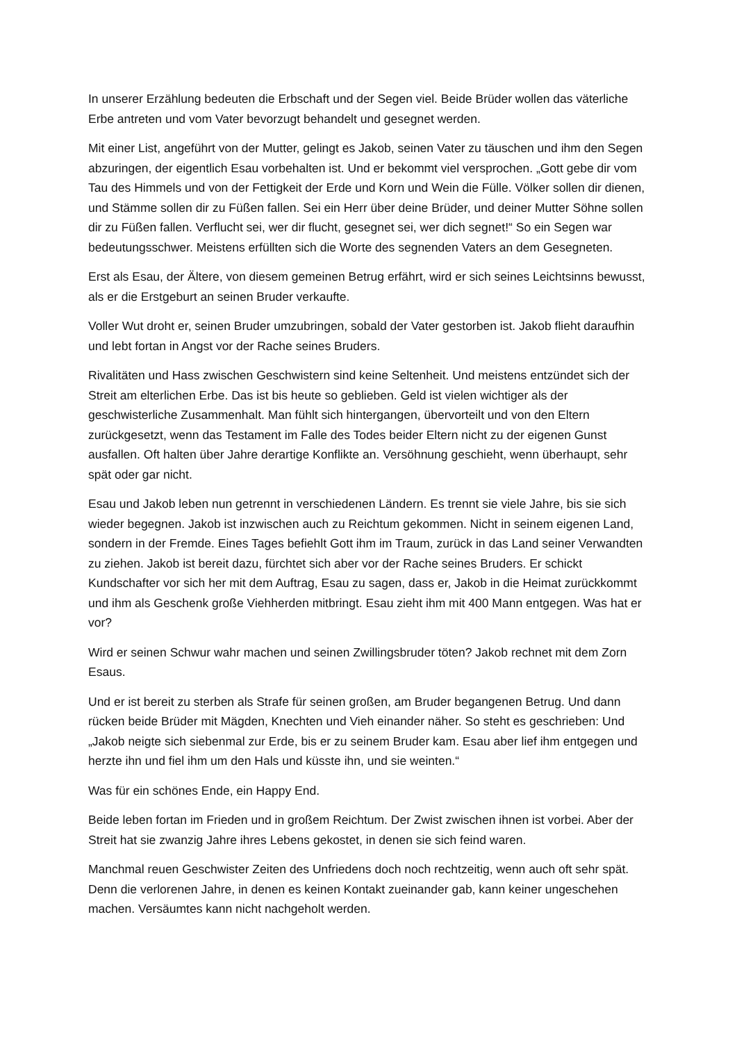In unserer Erzählung bedeuten die Erbschaft und der Segen viel. Beide Brüder wollen das väterliche Erbe antreten und vom Vater bevorzugt behandelt und gesegnet werden.
Mit einer List, angeführt von der Mutter, gelingt es Jakob, seinen Vater zu täuschen und ihm den Segen abzuringen, der eigentlich Esau vorbehalten ist. Und er bekommt viel versprochen. „Gott gebe dir vom Tau des Himmels und von der Fettigkeit der Erde und Korn und Wein die Fülle. Völker sollen dir dienen, und Stämme sollen dir zu Füßen fallen. Sei ein Herr über deine Brüder, und deiner Mutter Söhne sollen dir zu Füßen fallen. Verflucht sei, wer dir flucht, gesegnet sei, wer dich segnet!“ So ein Segen war bedeutungsschwer. Meistens erfüllten sich die Worte des segnenden Vaters an dem Gesegneten.
Erst als Esau, der Ältere, von diesem gemeinen Betrug erfährt, wird er sich seines Leichtsinns bewusst, als er die Erstgeburt an seinen Bruder verkaufte.
Voller Wut droht er, seinen Bruder umzubringen, sobald der Vater gestorben ist. Jakob flieht daraufhin und lebt fortan in Angst vor der Rache seines Bruders.
Rivalitäten und Hass zwischen Geschwistern sind keine Seltenheit. Und meistens entzündet sich der Streit am elterlichen Erbe. Das ist bis heute so geblieben. Geld ist vielen wichtiger als der geschwisterliche Zusammenhalt. Man fühlt sich hintergangen, übervorteilt und von den Eltern zurückgesetzt, wenn das Testament im Falle des Todes beider Eltern nicht zu der eigenen Gunst ausfallen. Oft halten über Jahre derartige Konflikte an. Versöhnung geschieht, wenn überhaupt, sehr spät oder gar nicht.
Esau und Jakob leben nun getrennt in verschiedenen Ländern. Es trennt sie viele Jahre, bis sie sich wieder begegnen. Jakob ist inzwischen auch zu Reichtum gekommen. Nicht in seinem eigenen Land, sondern in der Fremde. Eines Tages befiehlt Gott ihm im Traum, zurück in das Land seiner Verwandten zu ziehen. Jakob ist bereit dazu, fürchtet sich aber vor der Rache seines Bruders. Er schickt Kundschafter vor sich her mit dem Auftrag, Esau zu sagen, dass er, Jakob in die Heimat zurückkommt und ihm als Geschenk große Viehherden mitbringt. Esau zieht ihm mit 400 Mann entgegen. Was hat er vor?
Wird er seinen Schwur wahr machen und seinen Zwillingsbruder töten? Jakob rechnet mit dem Zorn Esaus.
Und er ist bereit zu sterben als Strafe für seinen großen, am Bruder begangenen Betrug. Und dann rücken beide Brüder mit Mägden, Knechten und Vieh einander näher. So steht es geschrieben: Und „Jakob neigte sich siebenmal zur Erde, bis er zu seinem Bruder kam. Esau aber lief ihm entgegen und herzte ihn und fiel ihm um den Hals und küsste ihn, und sie weinten.“
Was für ein schönes Ende, ein Happy End.
Beide leben fortan im Frieden und in großem Reichtum. Der Zwist zwischen ihnen ist vorbei. Aber der Streit hat sie zwanzig Jahre ihres Lebens gekostet, in denen sie sich feind waren.
Manchmal reuen Geschwister Zeiten des Unfriedens doch noch rechtzeitig, wenn auch oft sehr spät. Denn die verlorenen Jahre, in denen es keinen Kontakt zueinander gab, kann keiner ungeschehen machen. Versäumtes kann nicht nachgeholt werden.